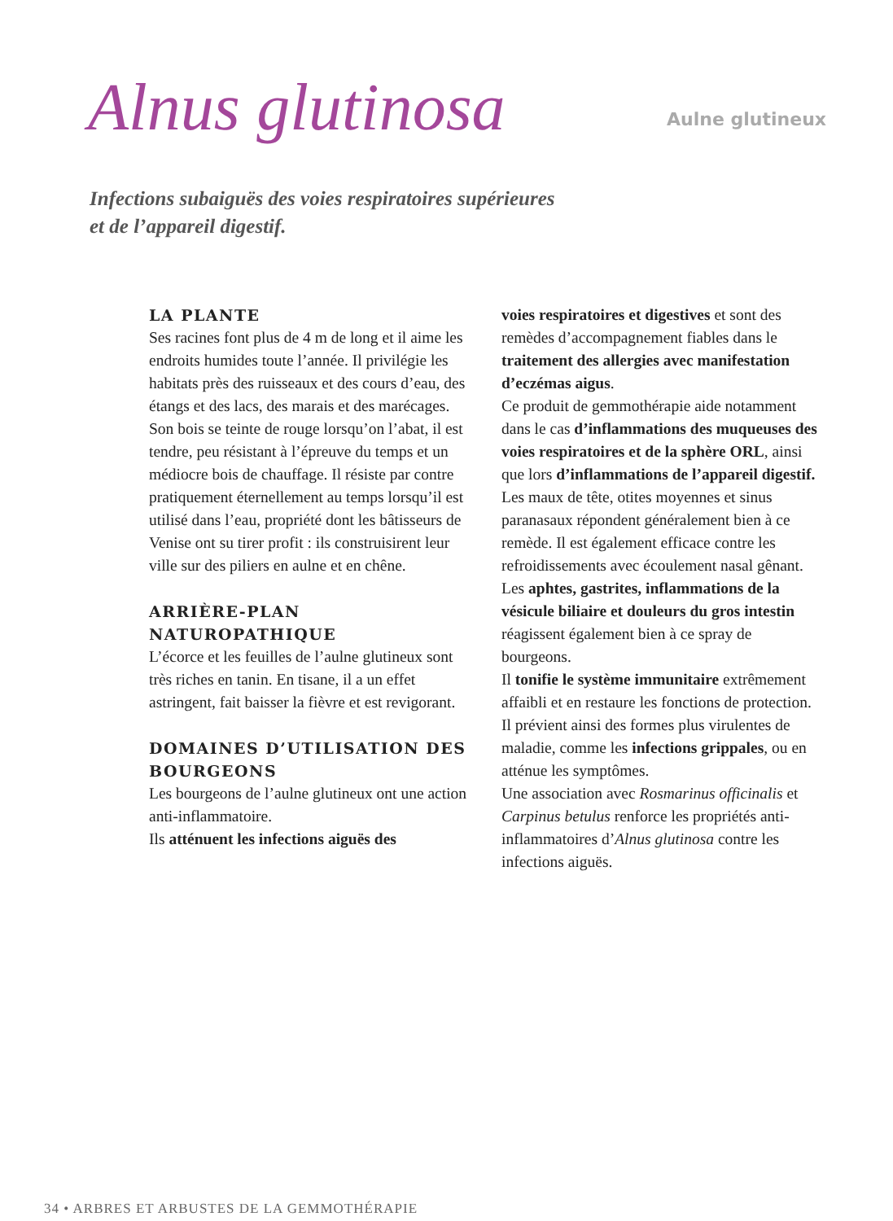Alnus glutinosa
Aulne glutineux
Infections subaiguës des voies respiratoires supérieures
et de l’appareil digestif.
LA PLANTE
Ses racines font plus de 4 m de long et il aime les endroits humides toute l’année. Il privilégie les habitats près des ruisseaux et des cours d’eau, des étangs et des lacs, des marais et des marécages. Son bois se teinte de rouge lorsqu’on l’abat, il est tendre, peu résistant à l’épreuve du temps et un médiocre bois de chauffage. Il résiste par contre pratiquement éternellement au temps lorsqu’il est utilisé dans l’eau, propriété dont les bâtisseurs de Venise ont su tirer profit : ils construisirent leur ville sur des piliers en aulne et en chêne.
ARRIÈRE-PLAN NATUROPATHIQUE
L’écorce et les feuilles de l’aulne glutineux sont très riches en tanin. En tisane, il a un effet astringent, fait baisser la fièvre et est revigorant.
DOMAINES D’UTILISATION DES BOURGEONS
Les bourgeons de l’aulne glutineux ont une action anti-inflammatoire.
Ils atténuent les infections aiguës des
voies respiratoires et digestives et sont des remèdes d’accompagnement fiables dans le traitement des allergies avec manifestation d’eczémas aigus.
Ce produit de gemmothérapie aide notamment dans le cas d’inflammations des muqueuses des voies respiratoires et de la sphère ORL, ainsi que lors d’inflammations de l’appareil digestif.
Les maux de tête, otites moyennes et sinus paranasaux répondent généralement bien à ce remède. Il est également efficace contre les refroidissements avec écoulement nasal gênant.
Les aphtes, gastrites, inflammations de la vésicule biliaire et douleurs du gros intestin réagissent également bien à ce spray de bourgeons.
Il tonifie le système immunitaire extrêmement affaibli et en restaure les fonctions de protection. Il prévient ainsi des formes plus virulentes de maladie, comme les infections grippales, ou en atténue les symptômes.
Une association avec Rosmarinus officinalis et Carpinus betulus renforce les propriétés anti-inflammatoires d’Alnus glutinosa contre les infections aiguës.
34 • ARBRES ET ARBUSTES DE LA GEMMOTHÉRAPIE